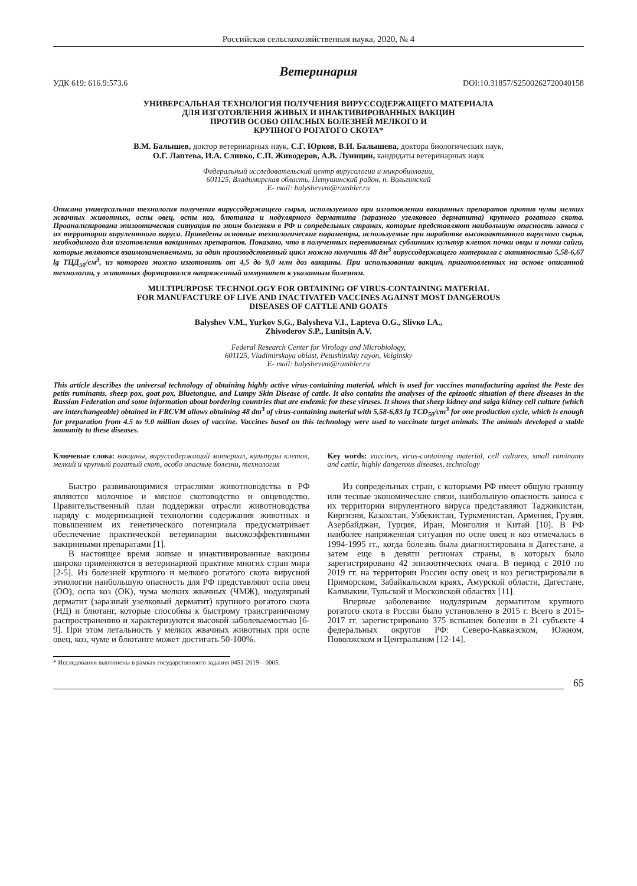Российская сельскохозяйственная наука, 2020, № 4
Ветеринария
УДК 619: 616.9:573.6 DOI:10.31857/S2500262720040158
УНИВЕРСАЛЬНАЯ ТЕХНОЛОГИЯ ПОЛУЧЕНИЯ ВИРУССОДЕРЖАЩЕГО МАТЕРИАЛА
ДЛЯ ИЗГОТОВЛЕНИЯ ЖИВЫХ И ИНАКТИВИРОВАННЫХ ВАКЦИН
ПРОТИВ ОСОБО ОПАСНЫХ БОЛЕЗНЕЙ МЕЛКОГО И
КРУПНОГО РОГАТОГО СКОТА*
В.М. Балышев, доктор ветеринарных наук, С.Г. Юрков, В.И. Балышева, доктора биологических наук,
О.Г. Лаптева, И.А. Сливко, С.П. Живодеров, А.В. Луницин, кандидаты ветеринарных наук
Федеральный исследовательский центр вирусологии и микробиологии,
601125, Владимирская область, Петушинский район, п. Вольгинский
E- mail: balyshevvm@rambler.ru
Описана универсальная технология получения вируссодержащего сырья, используемого при изготовлении вакцинных препаратов против чумы мелких жвачных животных, оспы овец, оспы коз, блютанга и нодулярного дерматита (заразного узелкового дерматита) крупного рогатого скота. Проанализирована эпизоотическая ситуация по этим болезням в РФ и сопредельных странах, которые представляют наибольшую опасность заноса с их территории вирулентного вируса. Приведены основные технологические параметры, используемые при наработке высокоактивного вирусного сырья, необходимого для изготовления вакцинных препаратов. Показано, что в полученных перевиваемых сублиниях культур клеток почки овцы и почки сайги, которые являются взаимозаменяемыми, за один производственный цикл можно получить 48 дм<sup>3</sup> вируссодержащего материала с активностью 5,58-6,67 lg ТЦД<sub>50</sub>/см<sup>3</sup>, из которого можно изготовить от 4,5 до 9,0 млн доз вакцины. При использовании вакцин, приготовленных на основе описанной технологии, у животных формировался напряженный иммунитет к указанным болезням.
MULTIPURPOSE TECHNOLOGY FOR OBTAINING OF VIRUS-CONTAINING MATERIAL
FOR MANUFACTURE OF LIVE AND INACTIVATED VACCINES AGAINST MOST DANGEROUS
DISEASES OF CATTLE AND GOATS
Balyshev V.M., Yurkov S.G., Balysheva V.I., Lapteva O.G., Slivко I.A.,
Zhivoderov S.P., Lunitsin A.V.
Federal Research Center for Virology and Microbiology,
601125, Vladimirskaya oblast, Petushinskiy rayon, Volginsky
E- mail: balyshevvm@rambler.ru
This article describes the universal technology of obtaining highly active virus-containing material, which is used for vaccines manufacturing against the Peste des petits ruminants, sheep pox, goat pox, Bluetongue, and Lumpy Skin Disease of cattle. It also contains the analyses of the epizootic situation of these diseases in the Russian Federation and some information about bordering countries that are endemic for these viruses. It shows that sheep kidney and saiga kidney cell culture (which are interchangeable) obtained in FRCVM allows obtaining 48 dm<sup>3</sup> of virus-containing material with 5,58-6,83 lg TCD<sub>50</sub>/cm<sup>3</sup> for one production cycle, which is enough for preparation from 4.5 to 9.0 million doses of vaccine. Vaccines based on this technology were used to vaccinate target animals. The animals developed a stable immunity to these diseases.
Ключевые слова: вакцины, вируссодержащий материал, культуры клеток, мелкий и крупный рогатый скот, особо опасные болезни, технология
Быстро развивающимися отраслями животноводства в РФ являются молочное и мясное скотоводство и овцеводство. Правительственный план поддержки отрасли животноводства наряду с модернизацией технологии содержания животных и повышением их генетического потенциала предусматривает обеспечение практической ветеринарии высокоэффективными вакцинными препаратами [1].
В настоящее время живые и инактивированные вакцины широко применяются в ветеринарной практике многих стран мира [2-5]. Из болезней крупного и мелкого рогатого скота вирусной этиологии наибольшую опасность для РФ представляют оспа овец (ОО), оспа коз (ОК), чума мелких жвачных (ЧМЖ), нодулярный дерматит (заразный узелковый дерматит) крупного рогатого скота (НД) и блютанг, которые способны к быстрому трансграничному распространению и характеризуются высокой заболеваемостью [6-9]. При этом летальность у мелких жвачных животных при оспе овец, коз, чуме и блютанге может достигать 50-100%.
Key words: vaccines, virus-containing material, cell cultures, small ruminants and cattle, highly dangerous diseases, technology
Из сопредельных стран, с которыми РФ имеет общую границу или тесные экономические связи, наибольшую опасность заноса с их территории вирулентного вируса представляют Таджикистан, Киргизия, Казахстан, Узбекистан, Туркменистан, Армения, Грузия, Азербайджан, Турция, Иран, Монголия и Китай [10]. В РФ наиболее напряженная ситуация по оспе овец и коз отмечалась в 1994-1995 гг., когда болезнь была диагностирована в Дагестане, а затем еще в девяти регионах страны, в которых было зарегистрировано 42 эпизоотических очага. В период с 2010 по 2019 гг. на территории России оспу овец и коз регистрировали в Приморском, Забайкальском краях, Амурской области, Дагестане, Калмыкии, Тульской и Московской областях [11].
Впервые заболевание нодулярным дерматитом крупного рогатого скота в России было установлено в 2015 г. Всего в 2015-2017 гг. зарегистрировано 375 вспышек болезни в 21 субъекте 4 федеральных округов РФ: Северо-Кавказском, Южном, Поволжском и Центральном [12-14].
* Исследования выполнены в рамках государственного задания 0451-2019 – 0005.
65